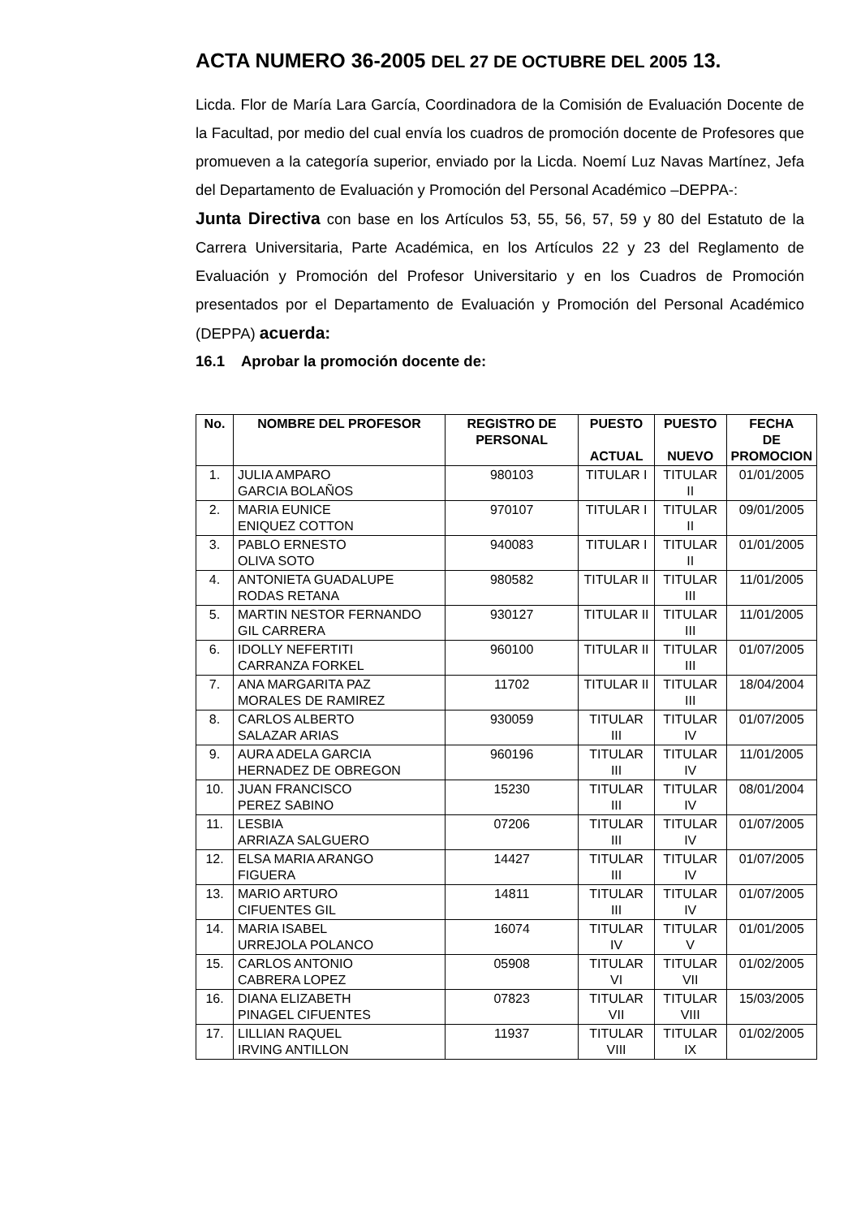ACTA NUMERO 36-2005 DEL 27 DE OCTUBRE DEL 2005 13.
Licda. Flor de María Lara García, Coordinadora de la Comisión de Evaluación Docente de la Facultad, por medio del cual envía los cuadros de promoción docente de Profesores que promueven a la categoría superior, enviado por la Licda. Noemí Luz Navas Martínez, Jefa del Departamento de Evaluación y Promoción del Personal Académico –DEPPA-:
Junta Directiva con base en los Artículos 53, 55, 56, 57, 59 y 80 del Estatuto de la Carrera Universitaria, Parte Académica, en los Artículos 22 y 23 del Reglamento de Evaluación y Promoción del Profesor Universitario y en los Cuadros de Promoción presentados por el Departamento de Evaluación y Promoción del Personal Académico (DEPPA) acuerda:
16.1 Aprobar la promoción docente de:
| No. | NOMBRE DEL PROFESOR | REGISTRO DE PERSONAL | PUESTO ACTUAL | PUESTO NUEVO | FECHA DE PROMOCION |
| --- | --- | --- | --- | --- | --- |
| 1. | JULIA AMPARO GARCIA BOLAÑOS | 980103 | TITULAR I | TITULAR II | 01/01/2005 |
| 2. | MARIA EUNICE ENIQUEZ COTTON | 970107 | TITULAR I | TITULAR II | 09/01/2005 |
| 3. | PABLO ERNESTO OLIVA SOTO | 940083 | TITULAR I | TITULAR II | 01/01/2005 |
| 4. | ANTONIETA GUADALUPE RODAS RETANA | 980582 | TITULAR II | TITULAR III | 11/01/2005 |
| 5. | MARTIN NESTOR FERNANDO GIL CARRERA | 930127 | TITULAR II | TITULAR III | 11/01/2005 |
| 6. | IDOLLY NEFERTITI CARRANZA FORKEL | 960100 | TITULAR II | TITULAR III | 01/07/2005 |
| 7. | ANA MARGARITA PAZ MORALES DE RAMIREZ | 11702 | TITULAR II | TITULAR III | 18/04/2004 |
| 8. | CARLOS ALBERTO SALAZAR ARIAS | 930059 | TITULAR III | TITULAR IV | 01/07/2005 |
| 9. | AURA ADELA GARCIA HERNADEZ DE OBREGON | 960196 | TITULAR III | TITULAR IV | 11/01/2005 |
| 10. | JUAN FRANCISCO PEREZ SABINO | 15230 | TITULAR III | TITULAR IV | 08/01/2004 |
| 11. | LESBIA ARRIAZA SALGUERO | 07206 | TITULAR III | TITULAR IV | 01/07/2005 |
| 12. | ELSA MARIA ARANGO FIGUERA | 14427 | TITULAR III | TITULAR IV | 01/07/2005 |
| 13. | MARIO ARTURO CIFUENTES GIL | 14811 | TITULAR III | TITULAR IV | 01/07/2005 |
| 14. | MARIA ISABEL URREJOLA POLANCO | 16074 | TITULAR IV | TITULAR V | 01/01/2005 |
| 15. | CARLOS ANTONIO CABRERA LOPEZ | 05908 | TITULAR VI | TITULAR VII | 01/02/2005 |
| 16. | DIANA ELIZABETH PINAGEL CIFUENTES | 07823 | TITULAR VII | TITULAR VIII | 15/03/2005 |
| 17. | LILLIAN RAQUEL IRVING ANTILLON | 11937 | TITULAR VIII | TITULAR IX | 01/02/2005 |